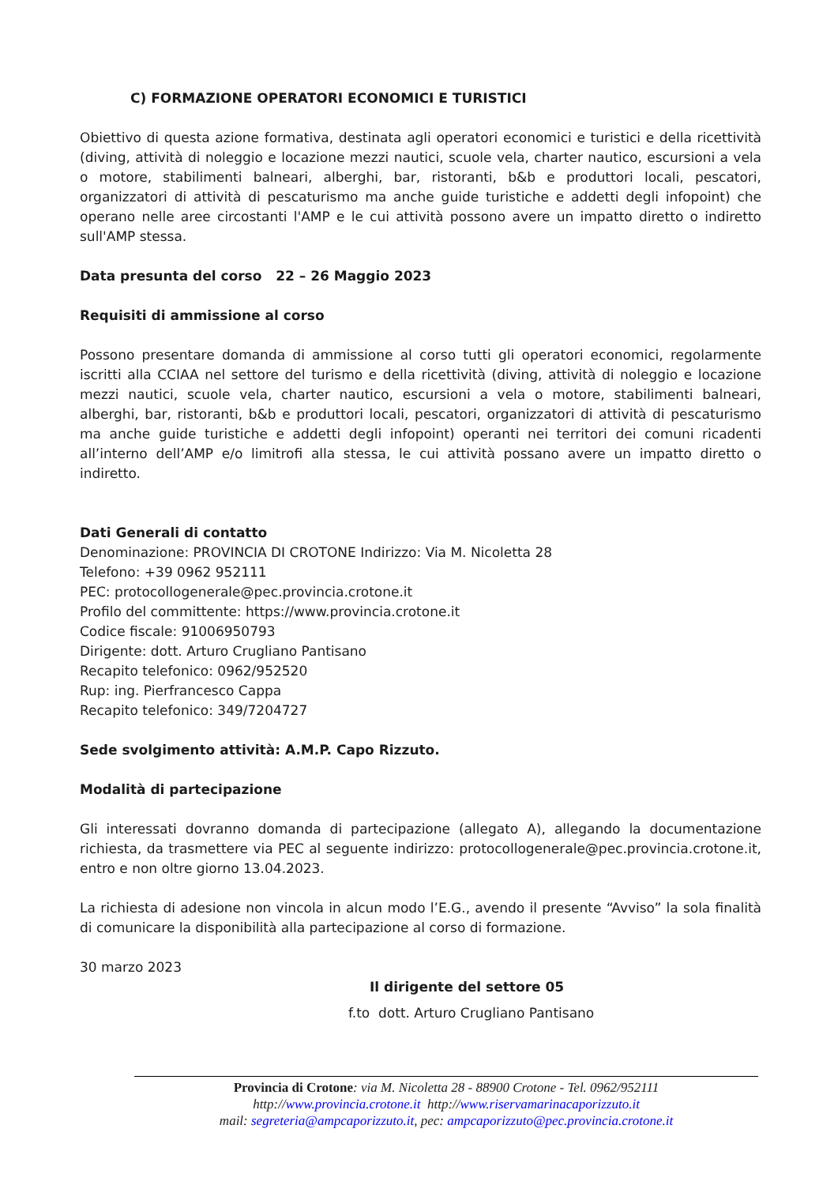C) FORMAZIONE OPERATORI ECONOMICI E TURISTICI
Obiettivo di questa azione formativa, destinata agli operatori economici e turistici e della ricettività (diving, attività di noleggio e locazione mezzi nautici, scuole vela, charter nautico, escursioni a vela o motore, stabilimenti balneari, alberghi, bar, ristoranti, b&b e produttori locali, pescatori, organizzatori di attività di pescaturismo ma anche guide turistiche e addetti degli infopoint) che operano nelle aree circostanti l'AMP e le cui attività possono avere un impatto diretto o indiretto sull'AMP stessa.
Data presunta del corso 22 – 26 Maggio 2023
Requisiti di ammissione al corso
Possono presentare domanda di ammissione al corso tutti gli operatori economici, regolarmente iscritti alla CCIAA nel settore del turismo e della ricettività (diving, attività di noleggio e locazione mezzi nautici, scuole vela, charter nautico, escursioni a vela o motore, stabilimenti balneari, alberghi, bar, ristoranti, b&b e produttori locali, pescatori, organizzatori di attività di pescaturismo ma anche guide turistiche e addetti degli infopoint) operanti nei territori dei comuni ricadenti all’interno dell’AMP e/o limitrofi alla stessa, le cui attività possano avere un impatto diretto o indiretto.
Dati Generali di contatto
Denominazione: PROVINCIA DI CROTONE Indirizzo: Via M. Nicoletta 28
Telefono: +39 0962 952111
PEC: protocollogenerale@pec.provincia.crotone.it
Profilo del committente: https://www.provincia.crotone.it
Codice fiscale: 91006950793
Dirigente: dott. Arturo Crugliano Pantisano
Recapito telefonico: 0962/952520
Rup: ing. Pierfrancesco Cappa
Recapito telefonico: 349/7204727
Sede svolgimento attività: A.M.P. Capo Rizzuto.
Modalità di partecipazione
Gli interessati dovranno domanda di partecipazione (allegato A), allegando la documentazione richiesta, da trasmettere via PEC al seguente indirizzo: protocollogenerale@pec.provincia.crotone.it, entro e non oltre giorno 13.04.2023.
La richiesta di adesione non vincola in alcun modo l’E.G., avendo il presente “Avviso” la sola finalità di comunicare la disponibilità alla partecipazione al corso di formazione.
30 marzo 2023
Il dirigente del settore 05
f.to dott. Arturo Crugliano Pantisano
Provincia di Crotone: via M. Nicoletta 28 - 88900 Crotone - Tel. 0962/952111
http://www.provincia.crotone.it http://www.riservamarinacaporizzuto.it
mail: segreteria@ampcaporizzuto.it, pec: ampcaporizzuto@pec.provincia.crotone.it